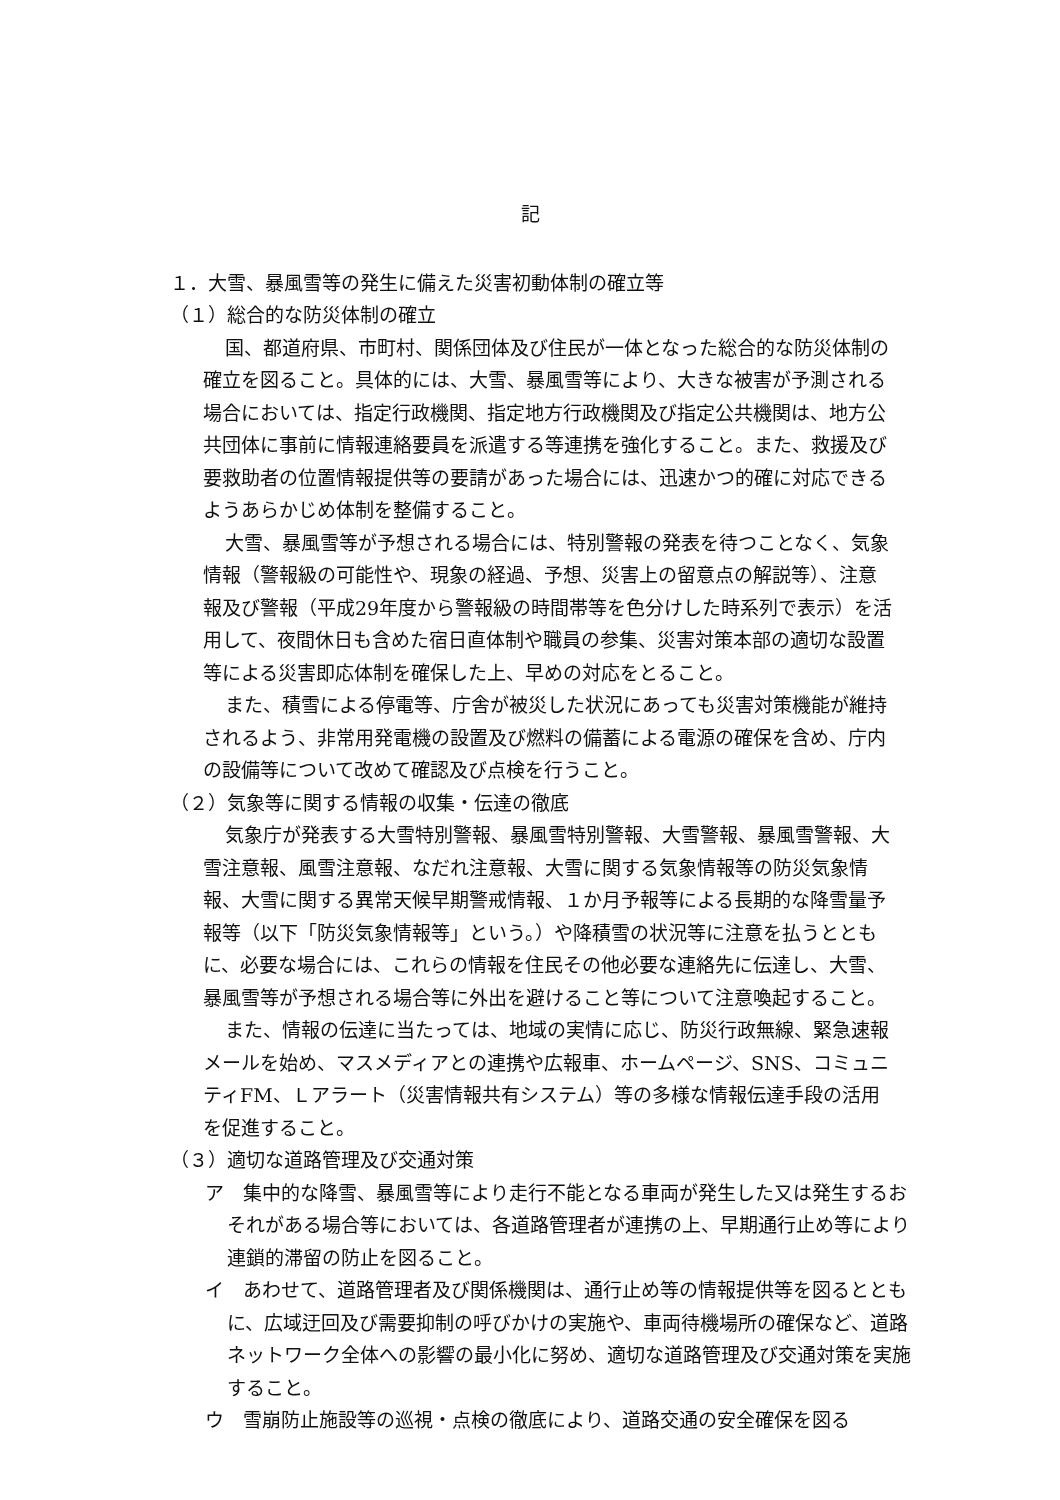記
１．大雪、暴風雪等の発生に備えた災害初動体制の確立等
（１）総合的な防災体制の確立
国、都道府県、市町村、関係団体及び住民が一体となった総合的な防災体制の確立を図ること。具体的には、大雪、暴風雪等により、大きな被害が予測される場合においては、指定行政機関、指定地方行政機関及び指定公共機関は、地方公共団体に事前に情報連絡要員を派遣する等連携を強化すること。また、救援及び要救助者の位置情報提供等の要請があった場合には、迅速かつ的確に対応できるようあらかじめ体制を整備すること。
大雪、暴風雪等が予想される場合には、特別警報の発表を待つことなく、気象情報（警報級の可能性や、現象の経過、予想、災害上の留意点の解説等）、注意報及び警報（平成29年度から警報級の時間帯等を色分けした時系列で表示）を活用して、夜間休日も含めた宿日直体制や職員の参集、災害対策本部の適切な設置等による災害即応体制を確保した上、早めの対応をとること。
また、積雪による停電等、庁舎が被災した状況にあっても災害対策機能が維持されるよう、非常用発電機の設置及び燃料の備蓄による電源の確保を含め、庁内の設備等について改めて確認及び点検を行うこと。
（２）気象等に関する情報の収集・伝達の徹底
気象庁が発表する大雪特別警報、暴風雪特別警報、大雪警報、暴風雪警報、大雪注意報、風雪注意報、なだれ注意報、大雪に関する気象情報等の防災気象情報、大雪に関する異常天候早期警戒情報、１か月予報等による長期的な降雪量予報等（以下「防災気象情報等」という。）や降積雪の状況等に注意を払うとともに、必要な場合には、これらの情報を住民その他必要な連絡先に伝達し、大雪、暴風雪等が予想される場合等に外出を避けること等について注意喚起すること。
また、情報の伝達に当たっては、地域の実情に応じ、防災行政無線、緊急速報メールを始め、マスメディアとの連携や広報車、ホームページ、SNS、コミュニティFM、Ｌアラート（災害情報共有システム）等の多様な情報伝達手段の活用を促進すること。
（３）適切な道路管理及び交通対策
ア　集中的な降雪、暴風雪等により走行不能となる車両が発生した又は発生するおそれがある場合等においては、各道路管理者が連携の上、早期通行止め等により連鎖的滞留の防止を図ること。
イ　あわせて、道路管理者及び関係機関は、通行止め等の情報提供等を図るとともに、広域迂回及び需要抑制の呼びかけの実施や、車両待機場所の確保など、道路ネットワーク全体への影響の最小化に努め、適切な道路管理及び交通対策を実施すること。
ウ　雪崩防止施設等の巡視・点検の徹底により、道路交通の安全確保を図る